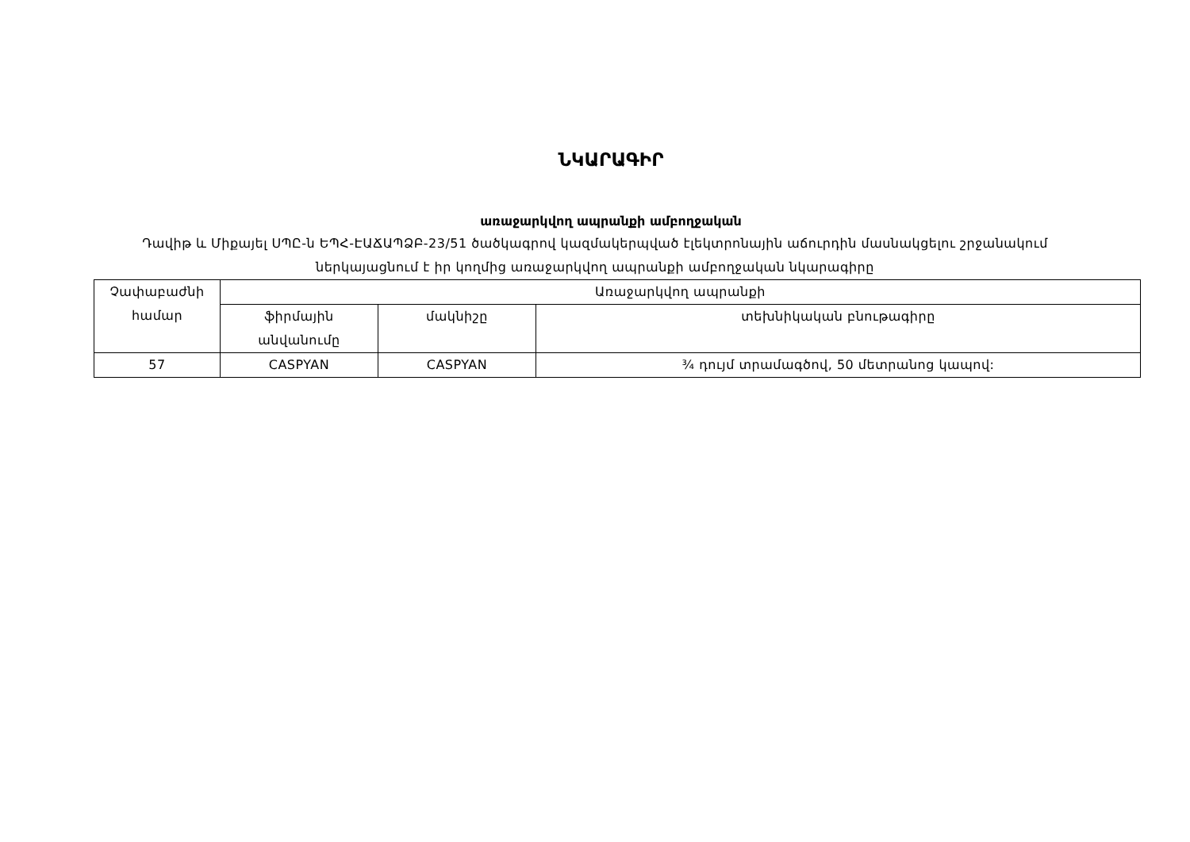ՆԿԱՐԱԳԻՐ
առաջարկվող ապրանքի ամբողջական
Դավիթ և Միքայել ՍՊԸ-ն ԵՊՀ-ԷԱՃԱՊՁԲ-23/51 ծածկագրով կազմակերպված էլեկտրոնային աճուրդին մասնակցելու շրջանակում ներկայացնում է իր կողմից առաջարկվող ապրանքի ամբողջական նկարագիրը
| Չափաբաժնի համար | Առաջարկվող ապրանքի | | |
| | ֆիրմային անվանումը | մակնիշը | տեխնիկական բնութագիրը |
| 57 | CASPYAN | CASPYAN | ¾ դույմ տրամագծով, 50 մետրանոց կապով: |